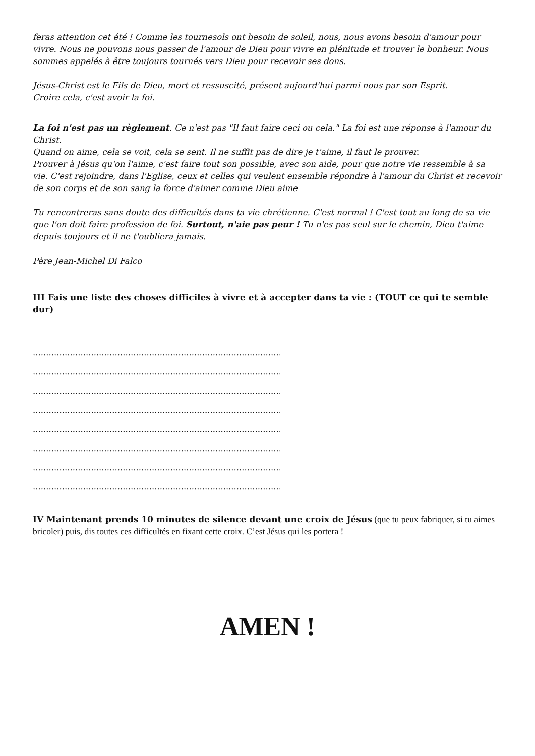feras attention cet été ! Comme les tournesols ont besoin de soleil, nous, nous avons besoin d'amour pour vivre. Nous ne pouvons nous passer de l'amour de Dieu pour vivre en plénitude et trouver le bonheur. Nous sommes appelés à être toujours tournés vers Dieu pour recevoir ses dons.
Jésus-Christ est le Fils de Dieu, mort et ressuscité, présent aujourd'hui parmi nous par son Esprit.
Croire cela, c'est avoir la foi.
La foi n'est pas un règlement. Ce n'est pas "Il faut faire ceci ou cela." La foi est une réponse à l'amour du Christ.
Quand on aime, cela se voit, cela se sent. Il ne suffit pas de dire je t'aime, il faut le prouver.
Prouver à Jésus qu'on l'aime, c'est faire tout son possible, avec son aide, pour que notre vie ressemble à sa vie. C'est rejoindre, dans l'Eglise, ceux et celles qui veulent ensemble répondre à l'amour du Christ et recevoir de son corps et de son sang la force d'aimer comme Dieu aime
Tu rencontreras sans doute des difficultés dans ta vie chrétienne. C'est normal ! C'est tout au long de sa vie que l'on doit faire profession de foi. Surtout, n'aie pas peur ! Tu n'es pas seul sur le chemin, Dieu t'aime depuis toujours et il ne t'oubliera jamais.
Père Jean-Michel Di Falco
III Fais une liste des choses difficiles à vivre et à accepter dans ta vie : (TOUT ce qui te semble dur)
........................................................................................................
........................................................................................................
........................................................................................................
........................................................................................................
........................................................................................................
........................................................................................................
........................................................................................................
........................................................................................................
IV Maintenant prends 10 minutes de silence devant une croix de Jésus (que tu peux fabriquer, si tu aimes bricoler) puis, dis toutes ces difficultés en fixant cette croix. C’est Jésus qui les portera !
AMEN !